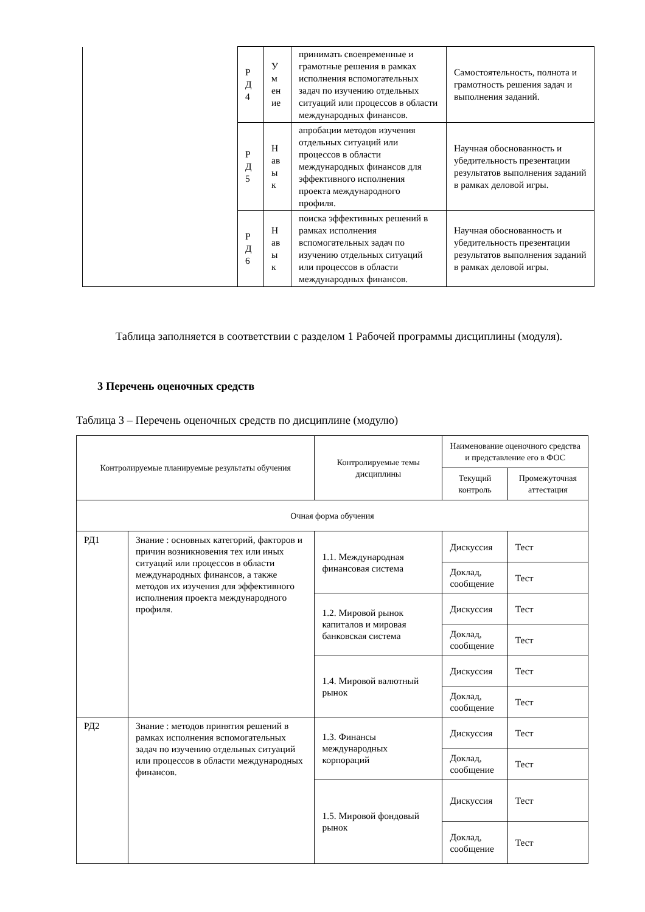| | Р Д 4 | У м ен ие | принимать своевременные и грамотные решения в рамках исполнения вспомогательных задач по изучению отдельных ситуаций или процессов в области международных финансов. | Самостоятельность, полнота и грамотность решения задач и выполнения заданий. |
| | Р Д 5 | Н ав ы к | апробации методов изучения отдельных ситуаций или процессов в области международных финансов для эффективного исполнения проекта международного профиля. | Научная обоснованность и убедительность презентации результатов выполнения заданий в рамках деловой игры. |
| | Р Д 6 | Н ав ы к | поиска эффективных решений в рамках исполнения вспомогательных задач по изучению отдельных ситуаций или процессов в области международных финансов. | Научная обоснованность и убедительность презентации результатов выполнения заданий в рамках деловой игры. |
Таблица заполняется в соответствии с разделом 1 Рабочей программы дисциплины (модуля).
3 Перечень оценочных средств
Таблица 3 – Перечень оценочных средств по дисциплине (модулю)
| Контролируемые планируемые результаты обучения | | Контролируемые темы дисциплины | Наименование оценочного средства и представление его в ФОС | |
| --- | --- | --- | --- | --- |
| | | | Текущий контроль | Промежуточная аттестация |
| Очная форма обучения | | | | |
| РД1 | Знание : основных категорий, факторов и причин возникновения тех или иных ситуаций или процессов в области международных финансов, а также методов их изучения для эффективного исполнения проекта международного профиля. | 1.1. Международная финансовая система | Дискуссия | Тест |
| | | | Доклад, сообщение | Тест |
| | | 1.2. Мировой рынок капиталов и мировая банковская система | Дискуссия | Тест |
| | | | Доклад, сообщение | Тест |
| | | 1.4. Мировой валютный рынок | Дискуссия | Тест |
| | | | Доклад, сообщение | Тест |
| РД2 | Знание : методов принятия решений в рамках исполнения вспомогательных задач по изучению отдельных ситуаций или процессов в области международных финансов. | 1.3. Финансы международных корпораций | Дискуссия | Тест |
| | | | Доклад, сообщение | Тест |
| | | 1.5. Мировой фондовый рынок | Дискуссия | Тест |
| | | | Доклад, сообщение | Тест |